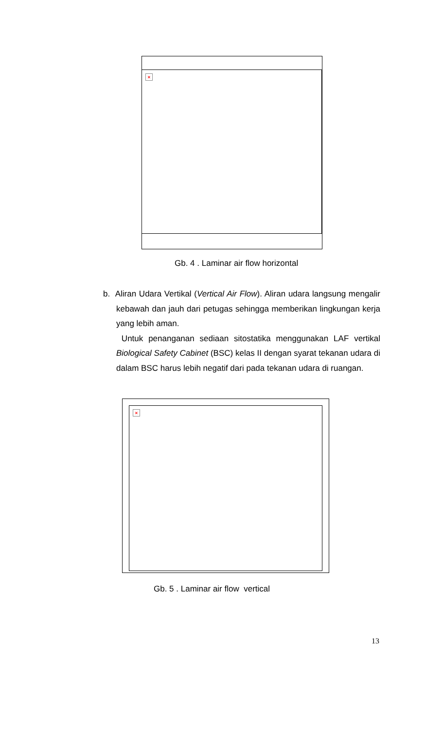×
Gb. 4 . Laminar air flow horizontal
b. Aliran Udara Vertikal (Vertical Air Flow). Aliran udara langsung mengalir kebawah dan jauh dari petugas sehingga memberikan lingkungan kerja yang lebih aman.
Untuk penanganan sediaan sitostatika menggunakan LAF vertikal Biological Safety Cabinet (BSC) kelas II dengan syarat tekanan udara di dalam BSC harus lebih negatif dari pada tekanan udara di ruangan.
×
Gb. 5 . Laminar air flow vertical
13